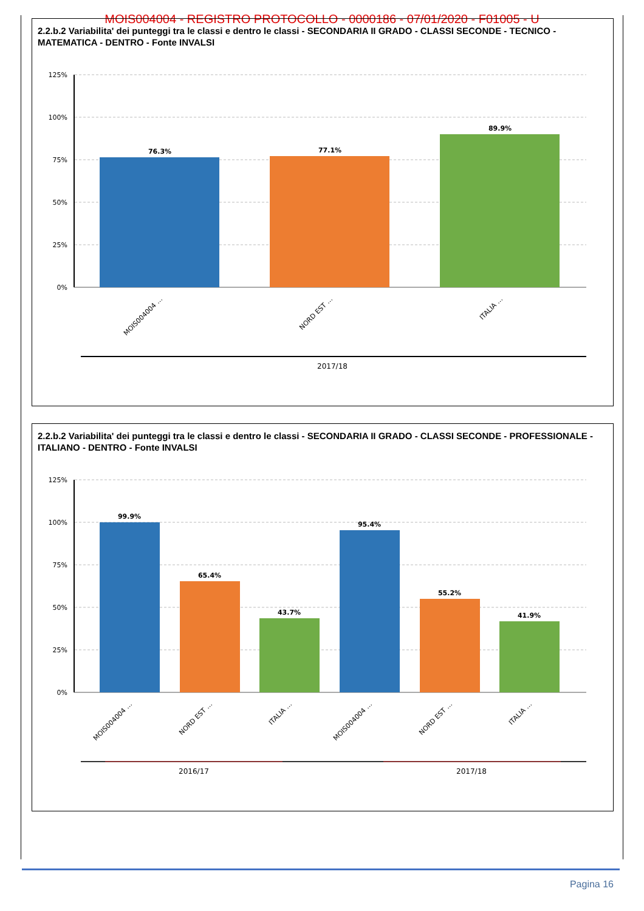MOIS004004 - REGISTRO PROTOCOLLO - 0000186 - 07/01/2020 - F01005 - U
2.2.b.2 Variabilita' dei punteggi tra le classi e dentro le classi - SECONDARIA II GRADO - CLASSI SECONDE - TECNICO - MATEMATICA - DENTRO - Fonte INVALSI
125%
100%
75%
50%
25%
0%
76.3%
77.1%
89.9%
MOIS004004 …
NORD EST …
ITALIA …
2017/18
2.2.b.2 Variabilita' dei punteggi tra le classi e dentro le classi - SECONDARIA II GRADO - CLASSI SECONDE - PROFESSIONALE - ITALIANO - DENTRO - Fonte INVALSI
125%
100%
75%
50%
25%
0%
99.9%
65.4%
43.7%
95.4%
55.2%
41.9%
MOIS004004 …
NORD EST …
ITALIA …
MOIS004004 …
NORD EST …
ITALIA …
2016/17
2017/18
Pagina 16